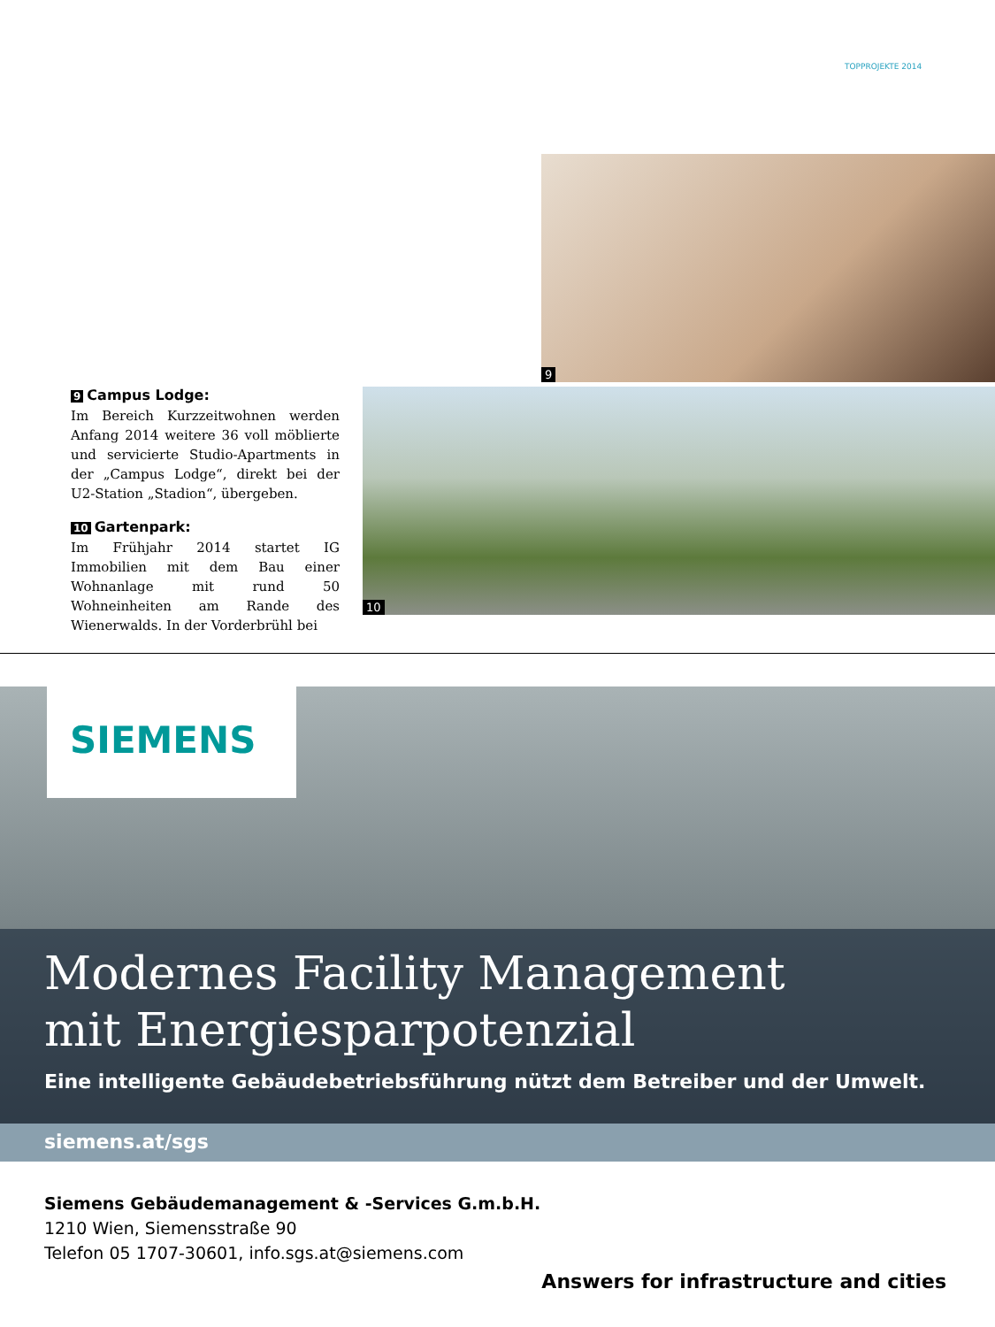TOPPROJEKTE 2014
9
9 Campus Lodge:
Im Bereich Kurzzeitwohnen werden Anfang 2014 weitere 36 voll möblierte und servicierte Studio-Apartments in der „Campus Lodge“, direkt bei der U2-Station „Stadion“, übergeben.
10 Gartenpark:
Im Frühjahr 2014 startet IG Immobilien mit dem Bau einer Wohnanlage mit rund 50 Wohneinheiten am Rande des Wienerwalds. In der Vorderbrühl bei
10
SIEMENS
Modernes Facility Management
mit Energiesparpotenzial
Eine intelligente Gebäudebetriebsführung nützt dem Betreiber und der Umwelt.
siemens.at/sgs
Siemens Gebäudemanagement & -Services G.m.b.H.
1210 Wien, Siemensstraße 90
Telefon 05 1707-30601, info.sgs.at@siemens.com
Answers for infrastructure and cities